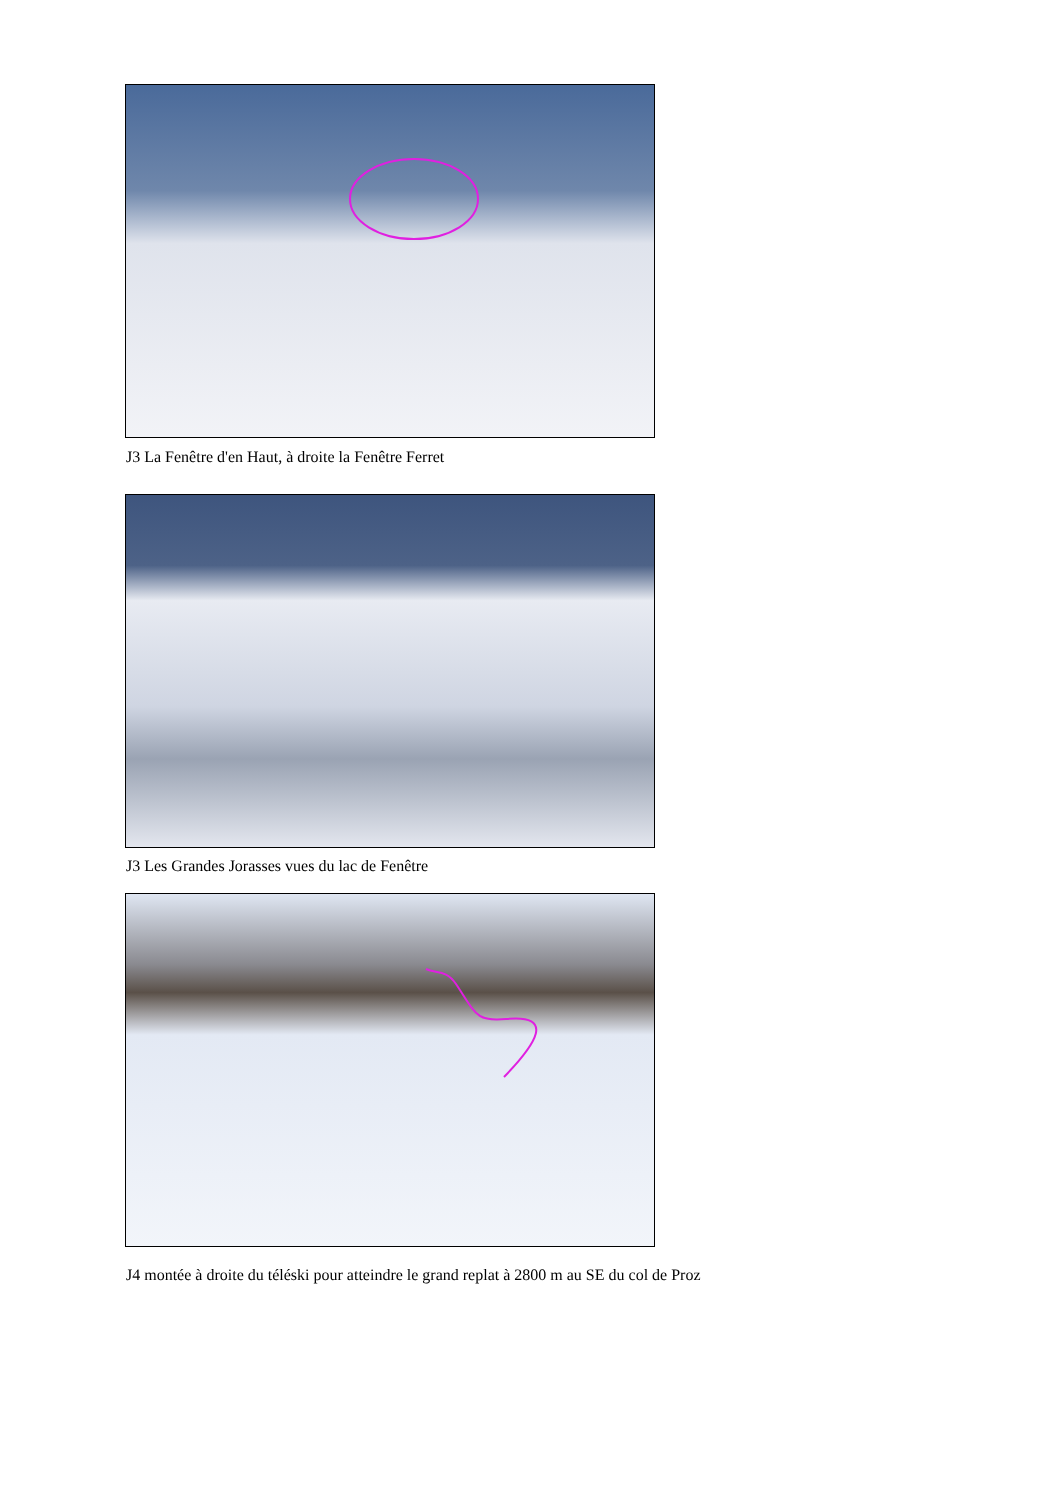J3 La Fenêtre d'en Haut, à droite la Fenêtre Ferret
J3 Les Grandes Jorasses vues du lac de Fenêtre
J4 montée à droite du téléski pour atteindre le grand replat à 2800 m au SE du col de Proz